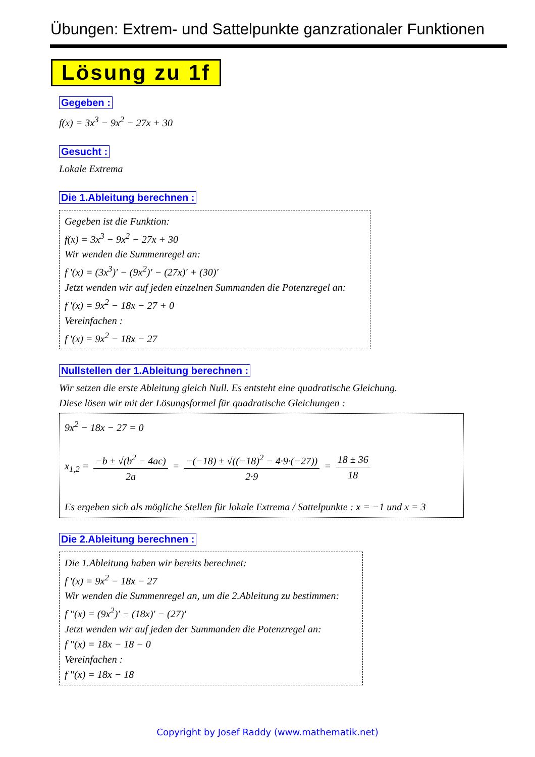Übungen: Extrem- und Sattelpunkte ganzrationaler Funktionen
Lösung zu 1f
Gegeben :
f(x) = 3x<sup>3</sup> − 9x<sup>2</sup> − 27x + 30
Gesucht :
Lokale Extrema
Die 1.Ableitung berechnen :
Gegeben ist die Funktion:
f(x) = 3x<sup>3</sup> − 9x<sup>2</sup> − 27x + 30
Wir wenden die Summenregel an:
f '(x) = (3x<sup>3</sup>)' − (9x<sup>2</sup>)' − (27x)' + (30)'
Jetzt wenden wir auf jeden einzelnen Summanden die Potenzregel an:
f '(x) = 9x<sup>2</sup> − 18x − 27 + 0
Vereinfachen :
f '(x) = 9x<sup>2</sup> − 18x − 27
Nullstellen der 1.Ableitung berechnen :
Wir setzen die erste Ableitung gleich Null. Es entsteht eine quadratische Gleichung.
Diese lösen wir mit der Lösungsformel für quadratische Gleichungen :
9x<sup>2</sup> − 18x − 27 = 0
x<sub>1,2</sub> = −b ± √(b<sup>2</sup> − 4ac) 2a = −(−18) ± √((−18)<sup>2</sup> − 4·9·(−27)) 2·9 = 18 ± 36 18
Es ergeben sich als mögliche Stellen für lokale Extrema / Sattelpunkte : x = −1 und x = 3
Die 2.Ableitung berechnen :
Die 1.Ableitung haben wir bereits berechnet:
f '(x) = 9x<sup>2</sup> − 18x − 27
Wir wenden die Summenregel an, um die 2.Ableitung zu bestimmen:
f ''(x) = (9x<sup>2</sup>)' − (18x)' − (27)'
Jetzt wenden wir auf jeden der Summanden die Potenzregel an:
f ''(x) = 18x − 18 − 0
Vereinfachen :
f ''(x) = 18x − 18
Copyright by Josef Raddy (www.mathematik.net)